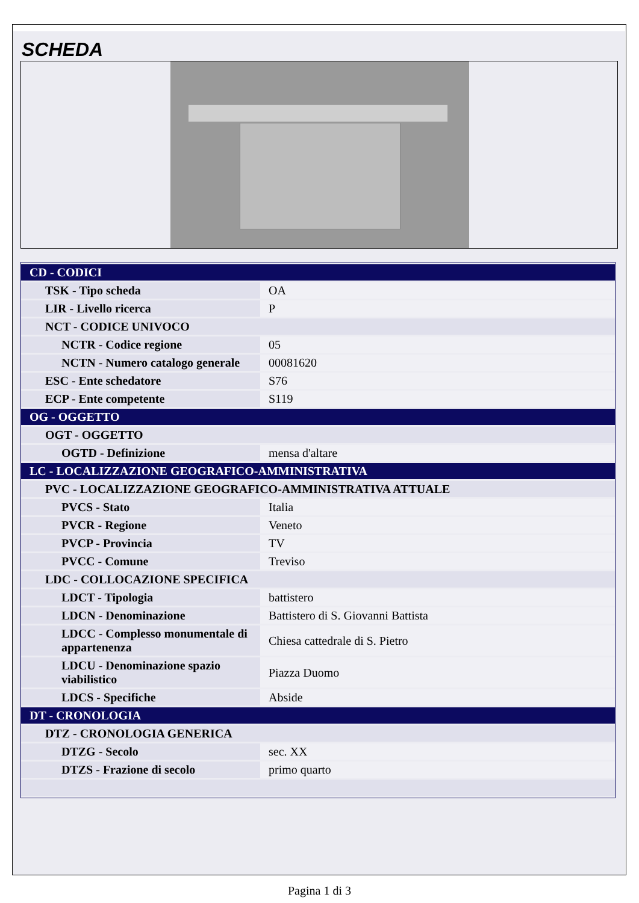SCHEDA
| CD - CODICI | |
| TSK - Tipo scheda | OA |
| LIR - Livello ricerca | P |
| NCT - CODICE UNIVOCO | |
| NCTR - Codice regione | 05 |
| NCTN - Numero catalogo generale | 00081620 |
| ESC - Ente schedatore | S76 |
| ECP - Ente competente | S119 |
| OG - OGGETTO | |
| OGT - OGGETTO | |
| OGTD - Definizione | mensa d'altare |
| LC - LOCALIZZAZIONE GEOGRAFICO-AMMINISTRATIVA | |
| PVC - LOCALIZZAZIONE GEOGRAFICO-AMMINISTRATIVA ATTUALE | |
| PVCS - Stato | Italia |
| PVCR - Regione | Veneto |
| PVCP - Provincia | TV |
| PVCC - Comune | Treviso |
| LDC - COLLOCAZIONE SPECIFICA | |
| LDCT - Tipologia | battistero |
| LDCN - Denominazione | Battistero di S. Giovanni Battista |
| LDCC - Complesso monumentale di appartenenza | Chiesa cattedrale di S. Pietro |
| LDCU - Denominazione spazio viabilistico | Piazza Duomo |
| LDCS - Specifiche | Abside |
| DT - CRONOLOGIA | |
| DTZ - CRONOLOGIA GENERICA | |
| DTZG - Secolo | sec. XX |
| DTZS - Frazione di secolo | primo quarto |
Pagina 1 di 3